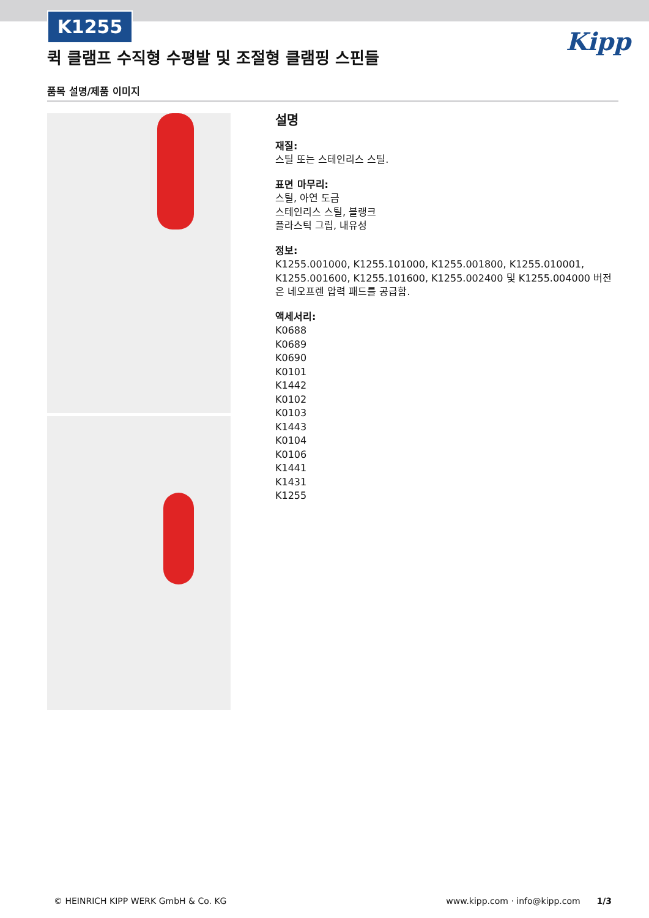K1255
퀵 클램프 수직형 수평발 및 조절형 클램핑 스핀들
Kipp
품목 설명/제품 이미지
설명
재질:
스틸 또는 스테인리스 스틸.
표면 마무리:
스틸, 아연 도금
스테인리스 스틸, 블랭크
플라스틱 그립, 내유성
정보:
K1255.001000, K1255.101000, K1255.001800, K1255.010001, K1255.001600, K1255.101600, K1255.002400 및 K1255.004000 버전은 네오프렌 압력 패드를 공급함.
액세서리:
K0688
K0689
K0690
K0101
K1442
K0102
K0103
K1443
K0104
K0106
K1441
K1431
K1255
© HEINRICH KIPP WERK GmbH & Co. KG www.kipp.com · info@kipp.com 1/3